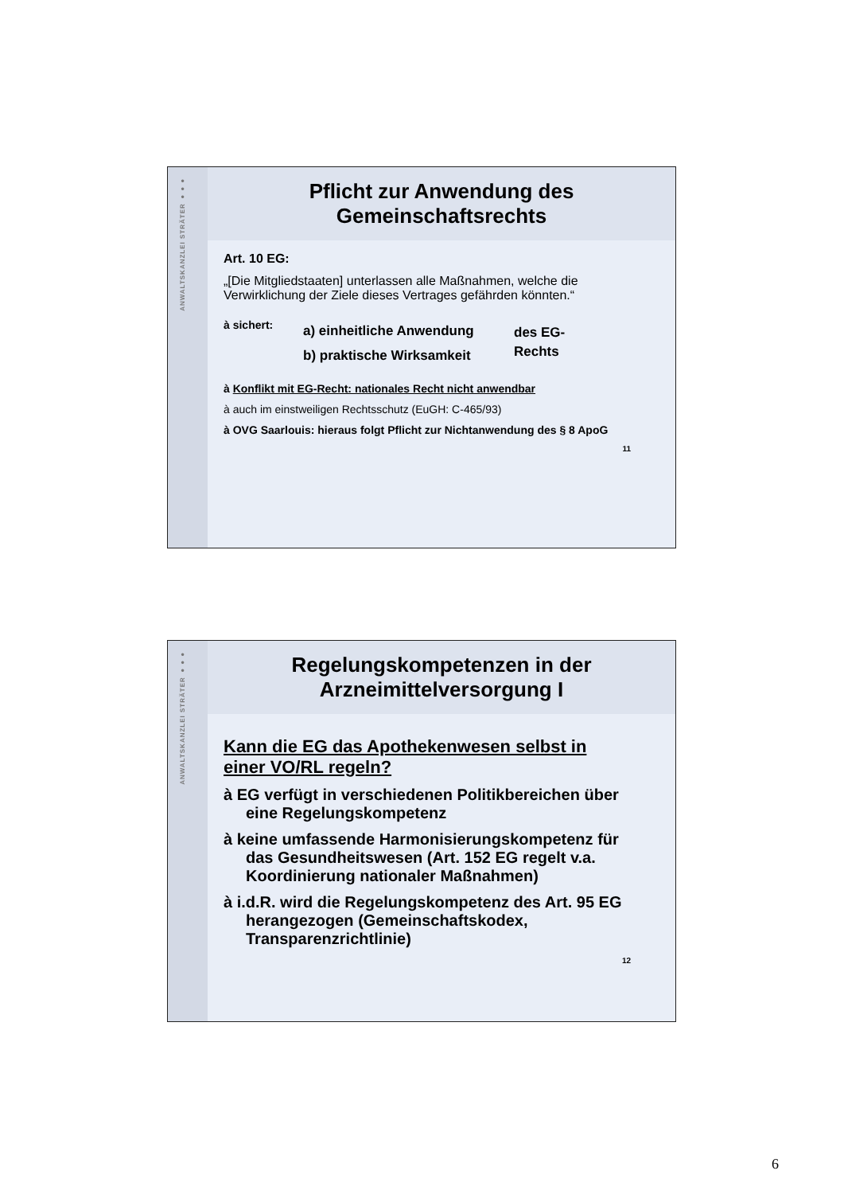ANWALTSKANZLEI STRÄTER ●●●
Pflicht zur Anwendung des
Gemeinschaftsrechts
Art. 10 EG:
„[Die Mitgliedstaaten] unterlassen alle Maßnahmen, welche die Verwirklichung der Ziele dieses Vertrages gefährden könnten.“
à sichert:
a) einheitliche Anwendung
b) praktische Wirksamkeit
des EG-
Rechts
à Konflikt mit EG-Recht: nationales Recht nicht anwendbar
à auch im einstweiligen Rechtsschutz (EuGH: C-465/93)
à OVG Saarlouis: hieraus folgt Pflicht zur Nichtanwendung des § 8 ApoG
11
ANWALTSKANZLEI STRÄTER ●●●
Regelungskompetenzen in der
Arzneimittelversorgung I
Kann die EG das Apothekenwesen selbst in einer VO/RL regeln?
à EG verfügt in verschiedenen Politikbereichen über eine Regelungskompetenz
à keine umfassende Harmonisierungskompetenz für das Gesundheitswesen (Art. 152 EG regelt v.a. Koordinierung nationaler Maßnahmen)
à i.d.R. wird die Regelungskompetenz des Art. 95 EG herangezogen (Gemeinschaftskodex, Transparenzrichtlinie)
12
6